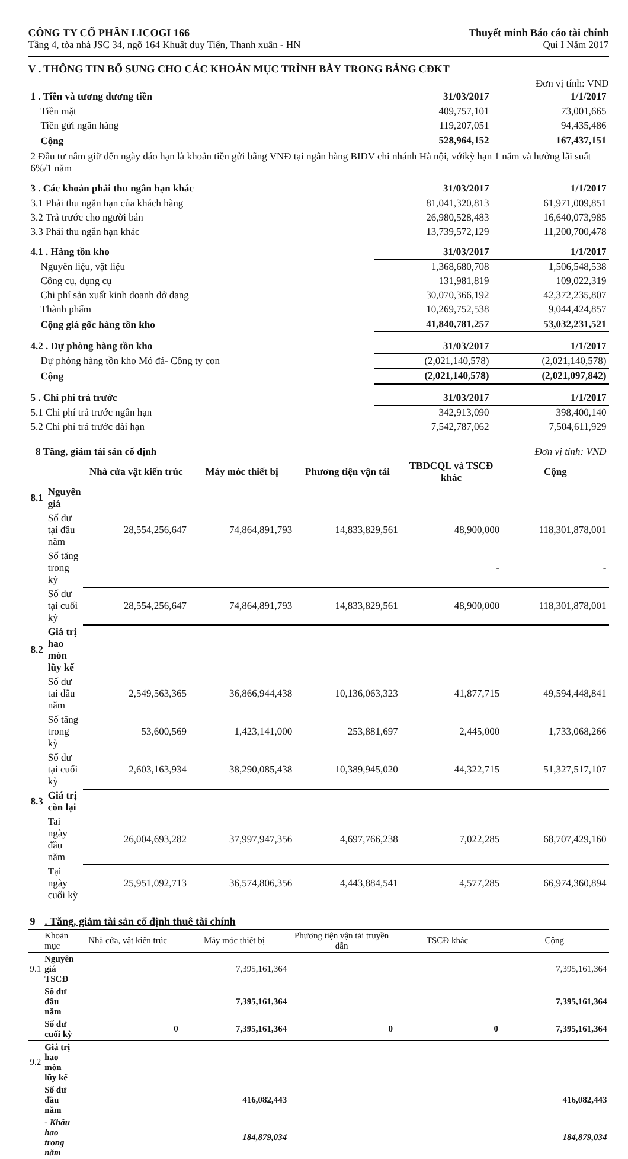CÔNG TY CỔ PHẦN LICOGI 166
Tầng 4, tòa nhà JSC 34, ngõ 164 Khuất duy Tiến, Thanh xuân - HN
Thuyết minh Báo cáo tài chính
Quí I Năm 2017
V . THÔNG TIN BỔ SUNG CHO CÁC KHOẢN MỤC TRÌNH BÀY TRONG BẢNG CĐKT
Đơn vị tính: VND
| 1 . Tiền và tương đương tiền | 31/03/2017 | 1/1/2017 |
| Tiền mặt | 409,757,101 | 73,001,665 |
| Tiền gửi ngân hàng | 119,207,051 | 94,435,486 |
| Cộng | 528,964,152 | 167,437,151 |
| 2 Đầu tư nắm giữ đến ngày đáo hạn là khoản tiền gửi bằng VNĐ tại ngân hàng BIDV chi nhánh Hà nội, vớikỳ hạn 1 năm và hưởng lãi suất 6%/1 năm | | |
| 3 . Các khoản phải thu ngắn hạn khác | 31/03/2017 | 1/1/2017 |
| 3.1 Phải thu ngắn hạn của khách hàng | 81,041,320,813 | 61,971,009,851 |
| 3.2 Trả trước cho người bán | 26,980,528,483 | 16,640,073,985 |
| 3.3 Phải thu ngắn hạn khác | 13,739,572,129 | 11,200,700,478 |
| 4.1 . Hàng tồn kho | 31/03/2017 | 1/1/2017 |
| Nguyên liệu, vật liệu | 1,368,680,708 | 1,506,548,538 |
| Công cụ, dụng cụ | 131,981,819 | 109,022,319 |
| Chi phí sản xuất kinh doanh dở dang | 30,070,366,192 | 42,372,235,807 |
| Thành phẩm | 10,269,752,538 | 9,044,424,857 |
| Cộng giá gốc hàng tồn kho | 41,840,781,257 | 53,032,231,521 |
| 4.2 . Dự phòng hàng tồn kho | 31/03/2017 | 1/1/2017 |
| Dự phòng hàng tồn kho Mỏ đá- Công ty con | (2,021,140,578) | (2,021,140,578) |
| Cộng | (2,021,140,578) | (2,021,097,842) |
| 5 . Chi phí trả trước | 31/03/2017 | 1/1/2017 |
| 5.1 Chi phí trả trước ngắn hạn | 342,913,090 | 398,400,140 |
| 5.2 Chi phí trả trước dài hạn | 7,542,787,062 | 7,504,611,929 |
| 8 Tăng, giảm tài sản cố định | | | | Đơn vị tính: VND | | |
| | | Nhà cửa vật kiến trúc | Máy móc thiết bị | Phương tiện vận tải | TBDCQL và TSCĐ khác | Cộng |
| 8.1 | Nguyên giá | | | | | |
| | Số dư tại đầu năm | 28,554,256,647 | 74,864,891,793 | 14,833,829,561 | 48,900,000 | 118,301,878,001 |
| | Số tăng trong kỳ | | | | - | - |
| | Số dư tại cuối kỳ | 28,554,256,647 | 74,864,891,793 | 14,833,829,561 | 48,900,000 | 118,301,878,001 |
| 8.2 | Giá trị hao mòn lũy kế | | | | | |
| | Số dư tai đầu năm | 2,549,563,365 | 36,866,944,438 | 10,136,063,323 | 41,877,715 | 49,594,448,841 |
| | Số tăng trong kỳ | 53,600,569 | 1,423,141,000 | 253,881,697 | 2,445,000 | 1,733,068,266 |
| | Số dư tại cuối kỳ | 2,603,163,934 | 38,290,085,438 | 10,389,945,020 | 44,322,715 | 51,327,517,107 |
| 8.3 | Giá trị còn lại | | | | | |
| | Tai ngày đầu năm | 26,004,693,282 | 37,997,947,356 | 4,697,766,238 | 7,022,285 | 68,707,429,160 |
| | Tại ngày cuối kỳ | 25,951,092,713 | 36,574,806,356 | 4,443,884,541 | 4,577,285 | 66,974,360,894 |
| 9 | . Tăng, giảm tài sản cố định thuê tài chính | | | | | |
| | Khoản mục | Nhà cửa, vật kiến trúc | Máy móc thiết bị | Phương tiện vận tải truyền dẫn | TSCĐ khác | Cộng |
| 9.1 | Nguyên giá TSCĐ | | 7,395,161,364 | | | 7,395,161,364 |
| | Số dư đầu năm | | 7,395,161,364 | | | 7,395,161,364 |
| | Số dư cuối kỳ | 0 | 7,395,161,364 | 0 | 0 | 7,395,161,364 |
| 9.2 | Giá trị hao mòn lũy kế | | | | | |
| | Số dư đầu năm | | 416,082,443 | | | 416,082,443 |
| | - Khấu hao trong năm | | 184,879,034 | | | 184,879,034 |